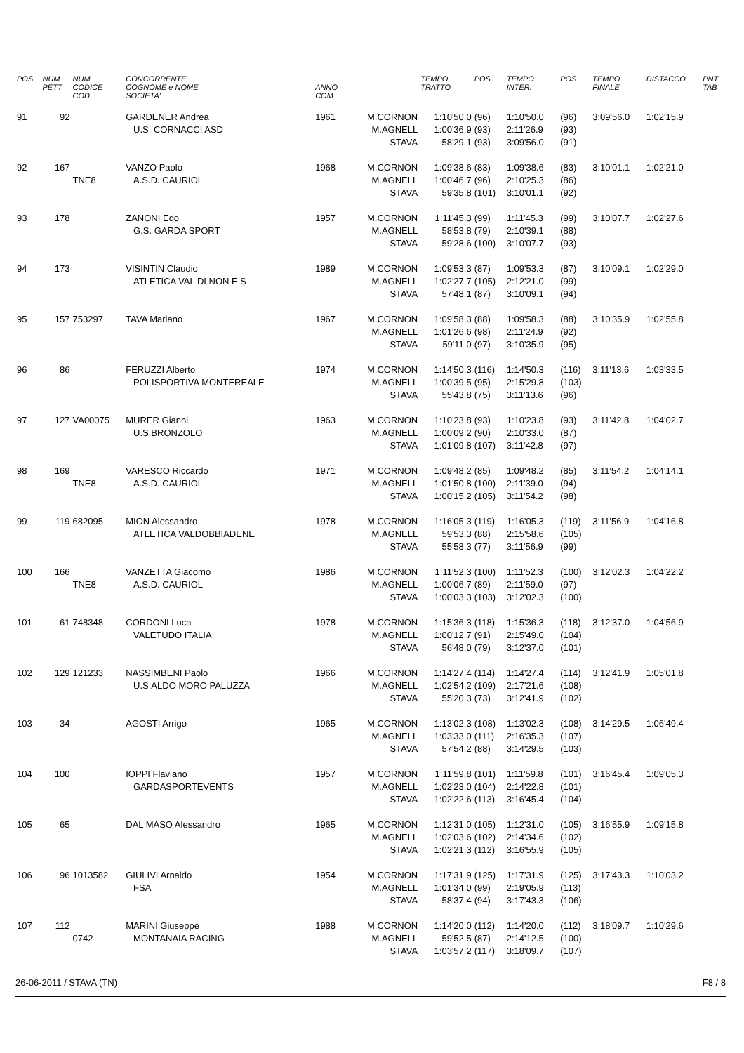| POS | NUM PETT | NUM CODICE COD. | CONCORRENTE COGNOME e NOME SOCIETA' | ANNO COM | | TEMPO TRATTO | POS | TEMPO INTER. | POS | TEMPO FINALE | DISTACCO | PNT TAB |
| --- | --- | --- | --- | --- | --- | --- | --- | --- | --- | --- | --- | --- |
| 91 | 92 | | GARDENER Andrea U.S. CORNACCI ASD | 1961 | M.CORNON M.AGNELL STAVA | 1:10'50.0 1:00'36.9 58'29.1 | (96) (93) (93) | 1:10'50.0 2:11'26.9 3:09'56.0 | (96) (93) (91) | 3:09'56.0 | 1:02'15.9 | |
| 92 | 167 | TNE8 | VANZO Paolo A.S.D. CAURIOL | 1968 | M.CORNON M.AGNELL STAVA | 1:09'38.6 1:00'46.7 59'35.8 | (83) (96) (101) | 1:09'38.6 2:10'25.3 3:10'01.1 | (83) (86) (92) | 3:10'01.1 | 1:02'21.0 | |
| 93 | 178 | | ZANONI Edo G.S. GARDA SPORT | 1957 | M.CORNON M.AGNELL STAVA | 1:11'45.3 58'53.8 59'28.6 | (99) (79) (100) | 1:11'45.3 2:10'39.1 3:10'07.7 | (99) (88) (93) | 3:10'07.7 | 1:02'27.6 | |
| 94 | 173 | | VISINTIN Claudio ATLETICA VAL DI NON E S | 1989 | M.CORNON M.AGNELL STAVA | 1:09'53.3 1:02'27.7 57'48.1 | (87) (105) (87) | 1:09'53.3 2:12'21.0 3:10'09.1 | (87) (99) (94) | 3:10'09.1 | 1:02'29.0 | |
| 95 | 157 | 753297 | TAVA Mariano | 1967 | M.CORNON M.AGNELL STAVA | 1:09'58.3 1:01'26.6 59'11.0 | (88) (98) (97) | 1:09'58.3 2:11'24.9 3:10'35.9 | (88) (92) (95) | 3:10'35.9 | 1:02'55.8 | |
| 96 | 86 | | FERUZZI Alberto POLISPORTIVA MONTEREALE | 1974 | M.CORNON M.AGNELL STAVA | 1:14'50.3 1:00'39.5 55'43.8 | (116) (95) (75) | 1:14'50.3 2:15'29.8 3:11'13.6 | (116) (103) (96) | 3:11'13.6 | 1:03'33.5 | |
| 97 | 127 | VA00075 | MURER Gianni U.S.BRONZOLO | 1963 | M.CORNON M.AGNELL STAVA | 1:10'23.8 1:00'09.2 1:01'09.8 | (93) (90) (107) | 1:10'23.8 2:10'33.0 3:11'42.8 | (93) (87) (97) | 3:11'42.8 | 1:04'02.7 | |
| 98 | 169 | TNE8 | VARESCO Riccardo A.S.D. CAURIOL | 1971 | M.CORNON M.AGNELL STAVA | 1:09'48.2 1:01'50.8 1:00'15.2 | (85) (100) (105) | 1:09'48.2 2:11'39.0 3:11'54.2 | (85) (94) (98) | 3:11'54.2 | 1:04'14.1 | |
| 99 | 119 | 682095 | MION Alessandro ATLETICA VALDOBBIADENE | 1978 | M.CORNON M.AGNELL STAVA | 1:16'05.3 59'53.3 55'58.3 | (119) (88) (77) | 1:16'05.3 2:15'58.6 3:11'56.9 | (119) (105) (99) | 3:11'56.9 | 1:04'16.8 | |
| 100 | 166 | TNE8 | VANZETTA Giacomo A.S.D. CAURIOL | 1986 | M.CORNON M.AGNELL STAVA | 1:11'52.3 1:00'06.7 1:00'03.3 | (100) (89) (103) | 1:11'52.3 2:11'59.0 3:12'02.3 | (100) (97) (100) | 3:12'02.3 | 1:04'22.2 | |
| 101 | 61 | 748348 | CORDONI Luca VALETUDO ITALIA | 1978 | M.CORNON M.AGNELL STAVA | 1:15'36.3 1:00'12.7 56'48.0 | (118) (91) (79) | 1:15'36.3 2:15'49.0 3:12'37.0 | (118) (104) (101) | 3:12'37.0 | 1:04'56.9 | |
| 102 | 129 | 121233 | NASSIMBENI Paolo U.S.ALDO MORO PALUZZA | 1966 | M.CORNON M.AGNELL STAVA | 1:14'27.4 1:02'54.2 55'20.3 | (114) (109) (73) | 1:14'27.4 2:17'21.6 3:12'41.9 | (114) (108) (102) | 3:12'41.9 | 1:05'01.8 | |
| 103 | 34 | | AGOSTI Arrigo | 1965 | M.CORNON M.AGNELL STAVA | 1:13'02.3 1:03'33.0 57'54.2 | (108) (111) (88) | 1:13'02.3 2:16'35.3 3:14'29.5 | (108) (107) (103) | 3:14'29.5 | 1:06'49.4 | |
| 104 | 100 | | IOPPI Flaviano GARDASPORTEVENTS | 1957 | M.CORNON M.AGNELL STAVA | 1:11'59.8 1:02'23.0 1:02'22.6 | (101) (104) (113) | 1:11'59.8 2:14'22.8 3:16'45.4 | (101) (101) (104) | 3:16'45.4 | 1:09'05.3 | |
| 105 | 65 | | DAL MASO Alessandro | 1965 | M.CORNON M.AGNELL STAVA | 1:12'31.0 1:02'03.6 1:02'21.3 | (105) (102) (112) | 1:12'31.0 2:14'34.6 3:16'55.9 | (105) (102) (105) | 3:16'55.9 | 1:09'15.8 | |
| 106 | 96 | 1013582 | GIULIVI Arnaldo FSA | 1954 | M.CORNON M.AGNELL STAVA | 1:17'31.9 1:01'34.0 58'37.4 | (125) (99) (94) | 1:17'31.9 2:19'05.9 3:17'43.3 | (125) (113) (106) | 3:17'43.3 | 1:10'03.2 | |
| 107 | 112 | 0742 | MARINI Giuseppe MONTANAIA RACING | 1988 | M.CORNON M.AGNELL STAVA | 1:14'20.0 59'52.5 1:03'57.2 | (112) (87) (117) | 1:14'20.0 2:14'12.5 3:18'09.7 | (112) (100) (107) | 3:18'09.7 | 1:10'29.6 | |
26-06-2011 / STAVA (TN) F8 / 8